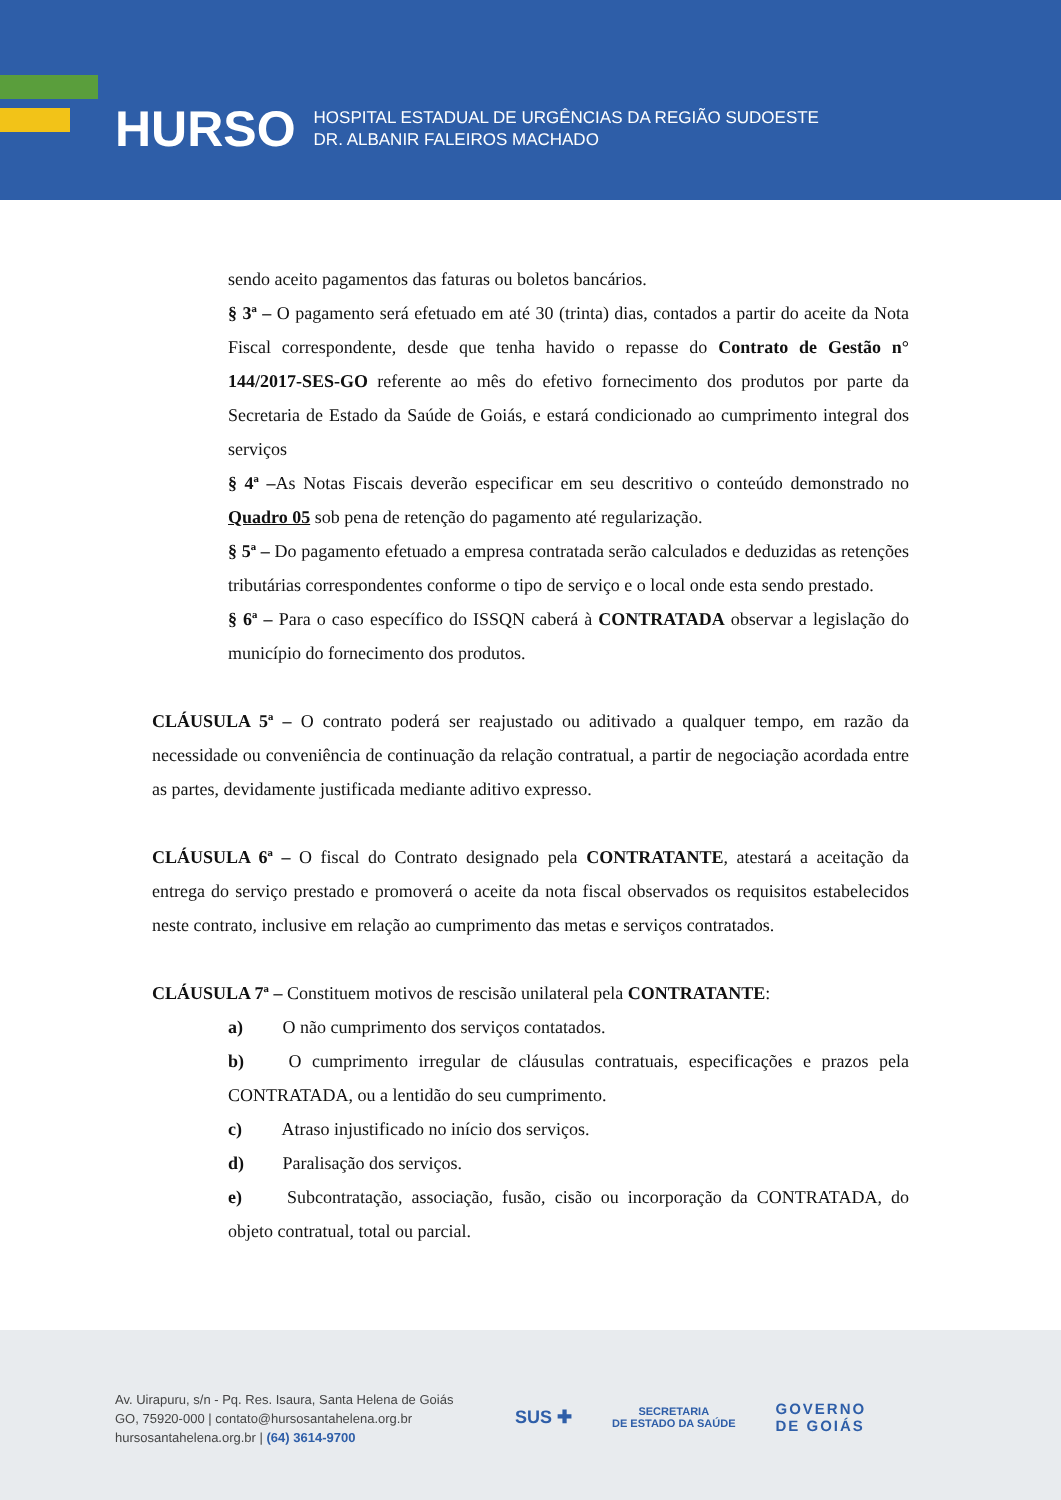HURSO
HOSPITAL ESTADUAL DE URGÊNCIAS DA REGIÃO SUDOESTE
DR. ALBANIR FALEIROS MACHADO
sendo aceito pagamentos das faturas ou boletos bancários.
§ 3ª – O pagamento será efetuado em até 30 (trinta) dias, contados a partir do aceite da Nota Fiscal correspondente, desde que tenha havido o repasse do Contrato de Gestão n° 144/2017-SES-GO referente ao mês do efetivo fornecimento dos produtos por parte da Secretaria de Estado da Saúde de Goiás, e estará condicionado ao cumprimento integral dos serviços
§ 4ª –As Notas Fiscais deverão especificar em seu descritivo o conteúdo demonstrado no Quadro 05 sob pena de retenção do pagamento até regularização.
§ 5ª – Do pagamento efetuado a empresa contratada serão calculados e deduzidas as retenções tributárias correspondentes conforme o tipo de serviço e o local onde esta sendo prestado.
§ 6ª – Para o caso específico do ISSQN caberá à CONTRATADA observar a legislação do município do fornecimento dos produtos.
CLÁUSULA 5ª – O contrato poderá ser reajustado ou aditivado a qualquer tempo, em razão da necessidade ou conveniência de continuação da relação contratual, a partir de negociação acordada entre as partes, devidamente justificada mediante aditivo expresso.
CLÁUSULA 6ª – O fiscal do Contrato designado pela CONTRATANTE, atestará a aceitação da entrega do serviço prestado e promoverá o aceite da nota fiscal observados os requisitos estabelecidos neste contrato, inclusive em relação ao cumprimento das metas e serviços contratados.
CLÁUSULA 7ª – Constituem motivos de rescisão unilateral pela CONTRATANTE:
a) O não cumprimento dos serviços contatados.
b) O cumprimento irregular de cláusulas contratuais, especificações e prazos pela CONTRATADA, ou a lentidão do seu cumprimento.
c) Atraso injustificado no início dos serviços.
d) Paralisação dos serviços.
e) Subcontratação, associação, fusão, cisão ou incorporação da CONTRATADA, do objeto contratual, total ou parcial.
Av. Uirapuru, s/n - Pq. Res. Isaura, Santa Helena de Goiás
GO, 75920-000 | contato@hursosantahelena.org.br
hursosantahelena.org.br | (64) 3614-9700
SUS ✚ SECRETARIA
DE ESTADO DA SAÚDE GOVERNO
DE GOIÁS